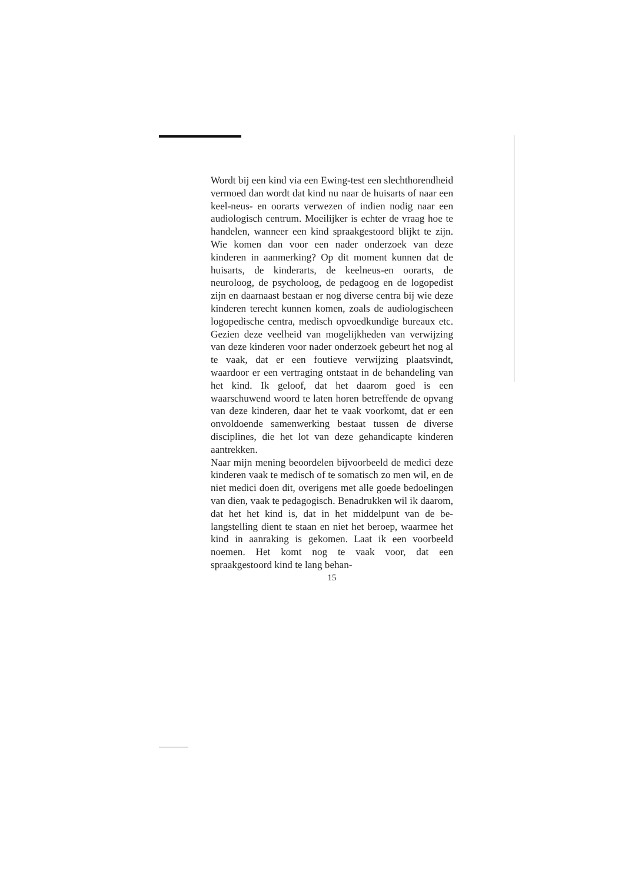Wordt bij een kind via een Ewing-test een slecht­horendheid vermoed dan wordt dat kind nu naar de huisarts of naar een keel-neus- en oorarts ver­wezen of indien nodig naar een audiologisch cen­trum. Moeilijker is echter de vraag hoe te hande­len, wanneer een kind spraakgestoord blijkt te zijn. Wie komen dan voor een nader onderzoek van deze kinderen in aanmerking? Op dit moment kunnen dat de huisarts, de kinderarts, de keel­neus-en oorarts, de neuroloog, de psycholoog, de pedagoog en de logopedist zijn en daarnaast be­staan er nog diverse centra bij wie deze kinderen terecht kunnen komen, zoals de audiologische­en logopedische centra, medisch opvoedkundige bureaux etc. Gezien deze veelheid van mogelijk­heden van verwijzing van deze kinderen voor na­der onderzoek gebeurt het nog al te vaak, dat er een foutieve verwijzing plaatsvindt, waardoor er een vertraging ontstaat in de behandeling van het kind. Ik geloof, dat het daarom goed is een waarschuwend woord te laten horen betreffende de opvang van deze kinderen, daar het te vaak voorkomt, dat er een onvoldoende samenwerking bestaat tussen de diverse disciplines, die het lot van deze gehandicapte kinderen aantrekken.
Naar mijn mening beoordelen bijvoorbeeld de medici deze kinderen vaak te medisch of te soma­tisch zo men wil, en de niet medici doen dit, overi­gens met alle goede bedoelingen van dien, vaak te pedagogisch. Benadrukken wil ik daarom, dat het het kind is, dat in het middelpunt van de be­langstelling dient te staan en niet het beroep, waar­mee het kind in aanraking is gekomen. Laat ik een voorbeeld noemen. Het komt nog te vaak voor, dat een spraakgestoord kind te lang behan-
15